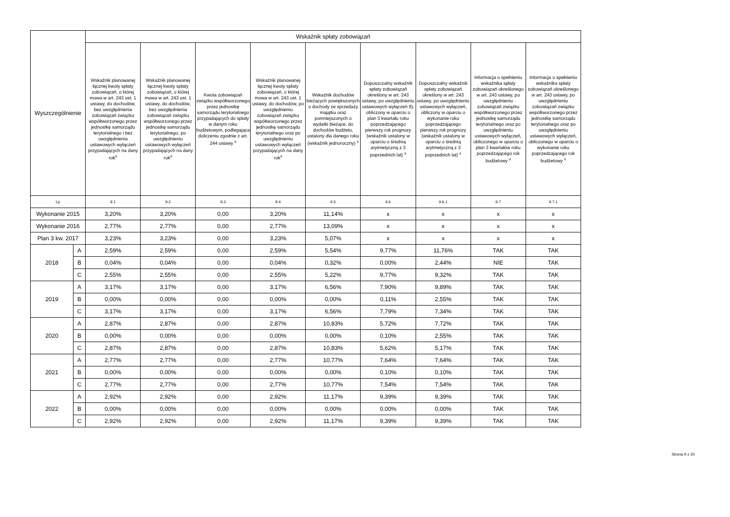| Wyszczególnienie | | Wskaźnik spłaty zobowiązań | | | | | | | | |
| --- | --- | --- | --- | --- | --- | --- | --- | --- | --- | --- |
| | | Wskaźnik planowanej łącznej kwoty spłaty zobowiązań, o której mowa w art. 243 ust. 1 ustawy, do dochodów, bez uwzględnienia zobowiązań związku współtworzonego przez jednostkę samorządu terytorialnego i bez uwzględnienia ustawowych wyłączeń przypadających na dany rok<sup>x</sup> | Wskaźnik planowanej łącznej kwoty spłaty zobowiązań, o której mowa w art. 243 ust. 1 ustawy, do dochodów, bez uwzględnienia zobowiązań związku współtworzonego przez jednostkę samorządu terytorialnego, po uwzględnieniu ustawowych wyłączeń przypadających na dany rok<sup>x</sup> | Kwota zobowiązań związku współtworzonego przez jednostkę samorządu terytorialnego przypadających do spłaty w danym roku budżetowym, podlegająca doliczeniu zgodnie z art. 244 ustawy <sup>x</sup> | Wskaźnik planowanej łącznej kwoty spłaty zobowiązań, o której mowa w art. 243 ust. 1 ustawy, do dochodów, po uwzględnieniu zobowiązań związku współtworzonego przez jednostkę samorządu terytorialnego oraz po uwzględnieniu ustawowych wyłączeń przypadających na dany rok<sup>x</sup> | Wskaźnik dochodów bieżących powiększonych o dochody ze sprzedaży majątku oraz pomniejszonych o wydatki bieżące, do dochodów budżetu, ustalony dla danego roku (wskaźnik jednoroczny) <sup>x</sup> | Dopuszczalny wskaźnik spłaty zobowiązań określony w art. 243 ustawy, po uwzględnieniu ustawowych wyłączeń 9), obliczony w oparciu o plan 3 kwartału roku poprzedzającego pierwszy rok prognozy (wskaźnik ustalony w oparciu o średnią arytmetyczną z 3 poprzednich lat) <sup>x</sup> | Dopuszczalny wskaźnik spłaty zobowiązań określony w art. 243 ustawy, po uwzględnieniu ustawowych wyłączeń, obliczony w oparciu o wykonanie roku poprzedzającego pierwszy rok prognozy (wskaźnik ustalony w oparciu o średnią arytmetyczną z 3 poprzednich lat) <sup>x</sup> | Informacja o spełnieniu wskaźnika spłaty zobowiązań określonego w art. 243 ustawy, po uwzględnieniu zobowiązań związku współtworzonego przez jednostkę samorządu terytorialnego oraz po uwzględnieniu ustawowych wyłączeń, obliczonego w oparciu o plan 3 kwartałów roku poprzedzającego rok budżetowy <sup>x</sup> | Informacja o spełnieniu wskaźnika spłaty zobowiązań określonego w art. 243 ustawy, po uwzględnieniu zobowiązań związku współtworzonego przez jednostkę samorządu terytorialnego oraz po uwzględnieniu ustawowych wyłączeń, obliczonego w oparciu o wykonanie roku poprzedzającego rok budżetowy <sup>x</sup> |
| Lp | | 9.1 | 9.2 | 9.3 | 9.4 | 9.5 | 9.6 | 9.6.1 | 9.7 | 9.7.1 |
| Wykonanie 2015 | | 3,20% | 3,20% | 0,00 | 3,20% | 11,14% | x | x | x | x |
| Wykonanie 2016 | | 2,77% | 2,77% | 0,00 | 2,77% | 13,09% | x | x | x | x |
| Plan 3 kw. 2017 | | 3,23% | 3,23% | 0,00 | 3,23% | 5,07% | x | x | x | x |
| 2018 | A | 2,59% | 2,59% | 0,00 | 2,59% | 5,54% | 9,77% | 11,76% | TAK | TAK |
| | B | 0,04% | 0,04% | 0,00 | 0,04% | 0,32% | 0,00% | 2,44% | NIE | TAK |
| | C | 2,55% | 2,55% | 0,00 | 2,55% | 5,22% | 9,77% | 9,32% | TAK | TAK |
| 2019 | A | 3,17% | 3,17% | 0,00 | 3,17% | 6,56% | 7,90% | 9,89% | TAK | TAK |
| | B | 0,00% | 0,00% | 0,00 | 0,00% | 0,00% | 0,11% | 2,55% | TAK | TAK |
| | C | 3,17% | 3,17% | 0,00 | 3,17% | 6,56% | 7,79% | 7,34% | TAK | TAK |
| 2020 | A | 2,87% | 2,87% | 0,00 | 2,87% | 10,83% | 5,72% | 7,72% | TAK | TAK |
| | B | 0,00% | 0,00% | 0,00 | 0,00% | 0,00% | 0,10% | 2,55% | TAK | TAK |
| | C | 2,87% | 2,87% | 0,00 | 2,87% | 10,83% | 5,62% | 5,17% | TAK | TAK |
| 2021 | A | 2,77% | 2,77% | 0,00 | 2,77% | 10,77% | 7,64% | 7,64% | TAK | TAK |
| | B | 0,00% | 0,00% | 0,00 | 0,00% | 0,00% | 0,10% | 0,10% | TAK | TAK |
| | C | 2,77% | 2,77% | 0,00 | 2,77% | 10,77% | 7,54% | 7,54% | TAK | TAK |
| 2022 | A | 2,92% | 2,92% | 0,00 | 2,92% | 11,17% | 9,39% | 9,39% | TAK | TAK |
| | B | 0,00% | 0,00% | 0,00 | 0,00% | 0,00% | 0,00% | 0,00% | TAK | TAK |
| | C | 2,92% | 2,92% | 0,00 | 2,92% | 11,17% | 9,39% | 9,39% | TAK | TAK |
Strona 9 z 20